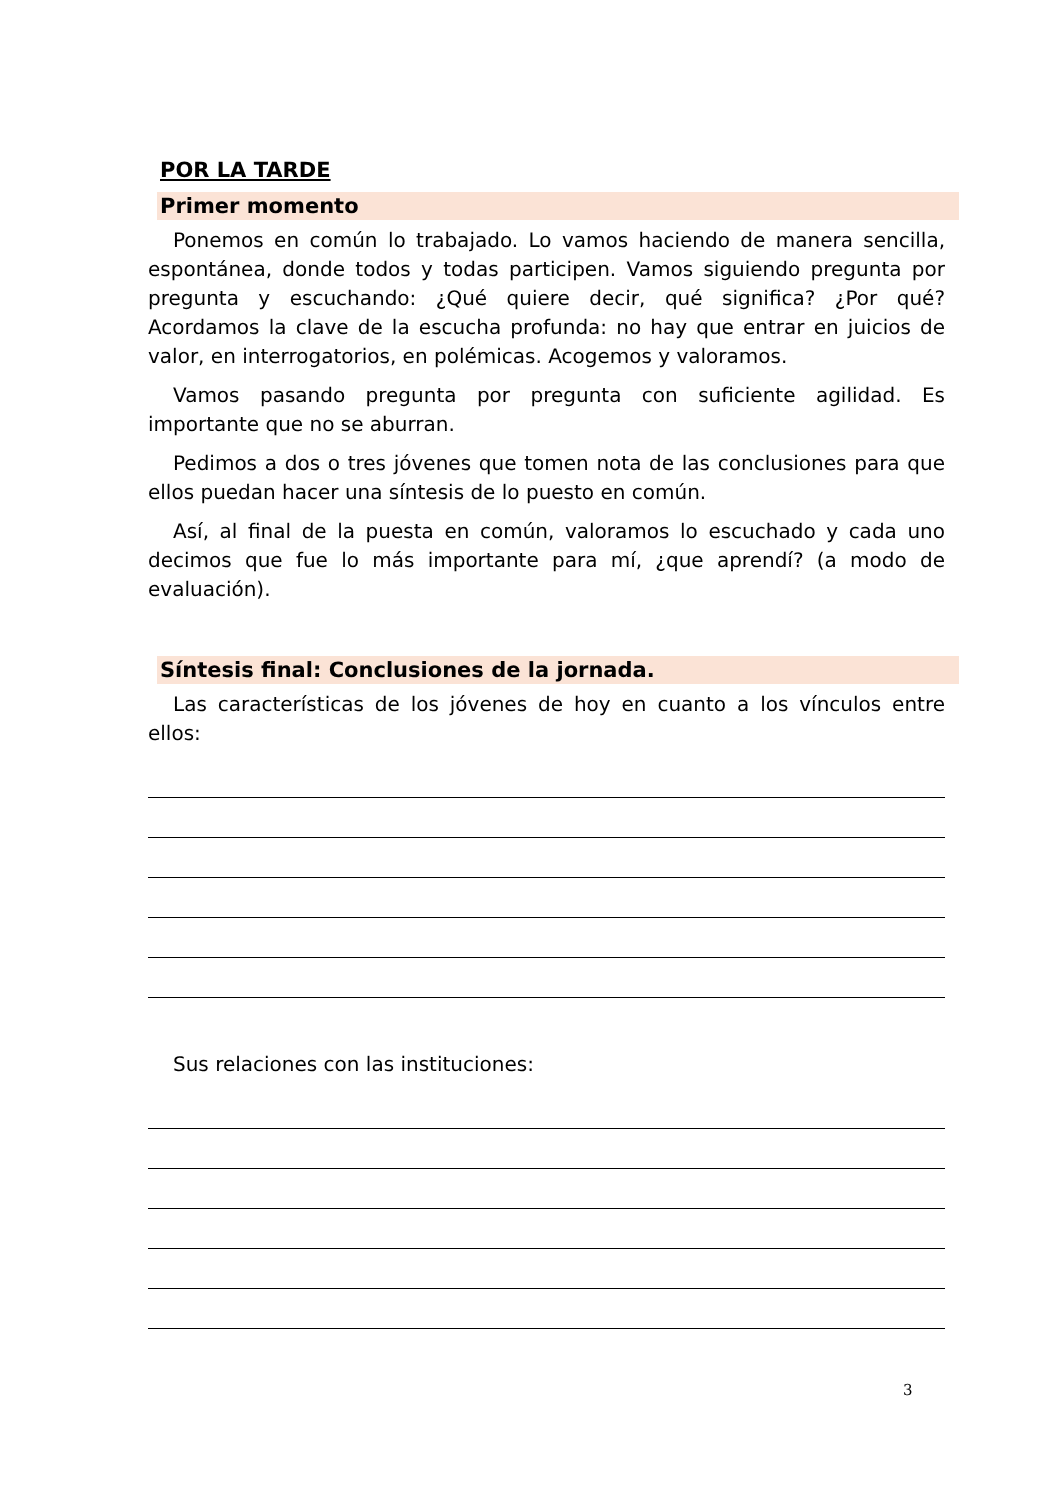POR LA TARDE
Primer momento
Ponemos en común lo trabajado. Lo vamos haciendo de manera sencilla, espontánea, donde todos y todas participen. Vamos siguiendo pregunta por pregunta y escuchando: ¿Qué quiere decir, qué significa? ¿Por qué? Acordamos la clave de la escucha profunda: no hay que entrar en juicios de valor, en interrogatorios, en polémicas. Acogemos y valoramos.
Vamos pasando pregunta por pregunta con suficiente agilidad. Es importante que no se aburran.
Pedimos a dos o tres jóvenes que tomen nota de las conclusiones para que ellos puedan hacer una síntesis de lo puesto en común.
Así, al final de la puesta en común, valoramos lo escuchado y cada uno decimos que fue lo más importante para mí, ¿que aprendí? (a modo de evaluación).
Síntesis final: Conclusiones de la jornada.
Las características de los jóvenes de hoy en cuanto a los vínculos entre ellos:
Sus relaciones con las instituciones:
3